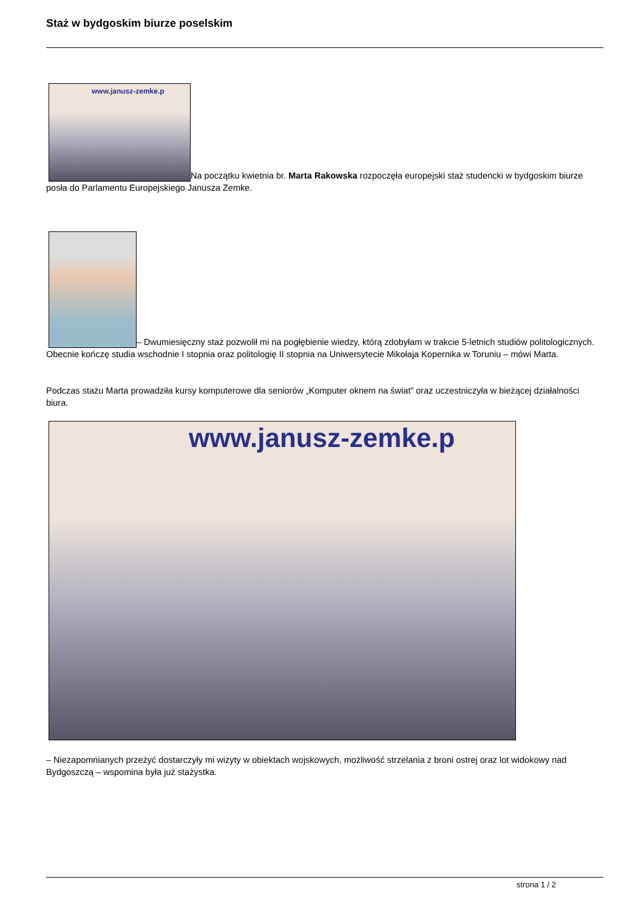Staż w bydgoskim biurze poselskim
www.janusz-zemke.p Na początku kwietnia br. Marta Rakowska rozpoczęła europejski staż studencki w bydgoskim biurze posła do Parlamentu Europejskiego Janusza Zemke.
– Dwumiesięczny staż pozwolił mi na pogłębienie wiedzy, którą zdobyłam w trakcie 5-letnich studiów politologicznych. Obecnie kończę studia wschodnie I stopnia oraz politologię II stopnia na Uniwersytecie Mikołaja Kopernika w Toruniu – mówi Marta.
Podczas stażu Marta prowadziła kursy komputerowe dla seniorów „Komputer oknem na świat” oraz uczestniczyła w bieżącej działalności biura.
www.janusz-zemke.p
– Niezapomnianych przeżyć dostarczyły mi wizyty w obiektach wojskowych, możliwość strzelania z broni ostrej oraz lot widokowy nad Bydgoszczą – wspomina była już stażystka.
strona 1 / 2